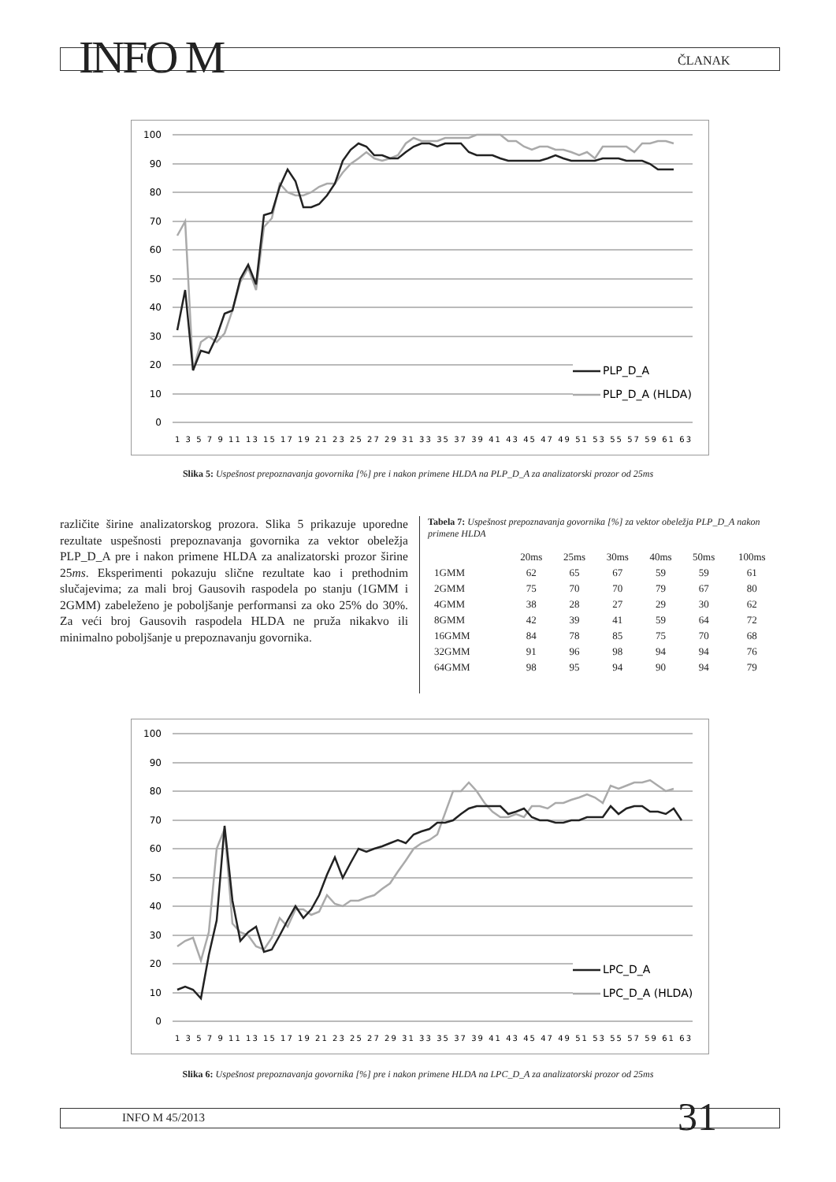INFO M ČLANAK
100
90
80
70
60
50
40
30
20
10
0
PLP_D_A
PLP_D_A (HLDA)
1 3 5 7 9 11 13 15 17 19 21 23 25 27 29 31 33 35 37 39 41 43 45 47 49 51 53 55 57 59 61 63
Slika 5: Uspešnost prepoznavanja govornika [%] pre i nakon primene HLDA na PLP_D_A za analizatorski prozor od 25ms
različite širine analizatorskog prozora. Slika 5 prikazuje uporedne rezultate uspešnosti prepoznavanja govornika za vektor obeležja PLP_D_A pre i nakon primene HLDA za analizatorski prozor širine 25ms. Eksperimenti pokazuju slične rezultate kao i prethodnim slučajevima; za mali broj Gausovih raspodela po stanju (1GMM i 2GMM) zabeleženo je poboljšanje performansi za oko 25% do 30%. Za veći broj Gausovih raspodela HLDA ne pruža nikakvo ili minimalno poboljšanje u prepoznavanju govornika.
Tabela 7: Uspešnost prepoznavanja govornika [%] za vektor obeležja PLP_D_A nakon primene HLDA
| | 20ms | 25ms | 30ms | 40ms | 50ms | 100ms |
| --- | --- | --- | --- | --- | --- | --- |
| 1GMM | 62 | 65 | 67 | 59 | 59 | 61 |
| 2GMM | 75 | 70 | 70 | 79 | 67 | 80 |
| 4GMM | 38 | 28 | 27 | 29 | 30 | 62 |
| 8GMM | 42 | 39 | 41 | 59 | 64 | 72 |
| 16GMM | 84 | 78 | 85 | 75 | 70 | 68 |
| 32GMM | 91 | 96 | 98 | 94 | 94 | 76 |
| 64GMM | 98 | 95 | 94 | 90 | 94 | 79 |
100
90
80
70
60
50
40
30
20
10
0
LPC_D_A
LPC_D_A (HLDA)
1 3 5 7 9 11 13 15 17 19 21 23 25 27 29 31 33 35 37 39 41 43 45 47 49 51 53 55 57 59 61 63
Slika 6: Uspešnost prepoznavanja govornika [%] pre i nakon primene HLDA na LPC_D_A za analizatorski prozor od 25ms
INFO M 45/2013 31